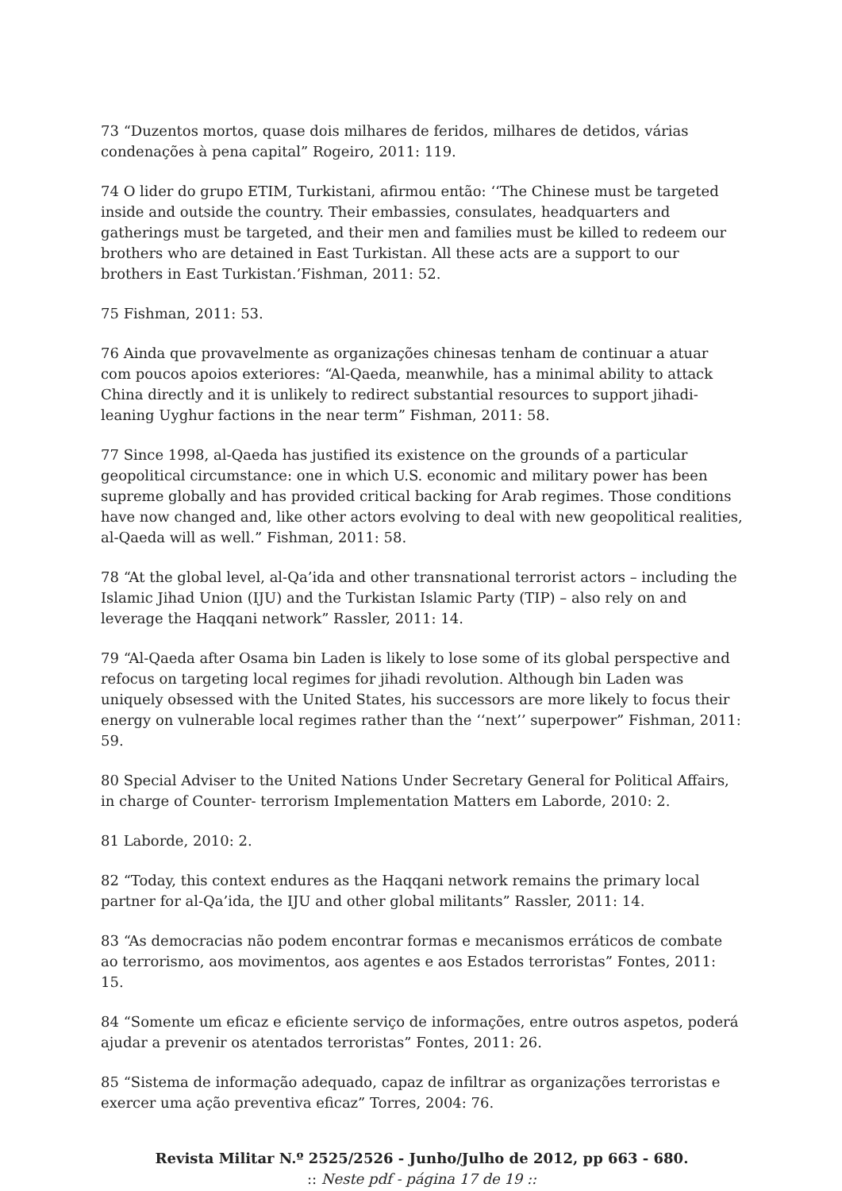73 “Duzentos mortos, quase dois milhares de feridos, milhares de detidos, várias condenações à pena capital” Rogeiro, 2011: 119.
74 O lider do grupo ETIM, Turkistani, afirmou então: ‘‘The Chinese must be targeted inside and outside the country. Their embassies, consulates, headquarters and gatherings must be targeted, and their men and families must be killed to redeem our brothers who are detained in East Turkistan. All these acts are a support to our brothers in East Turkistan.’Fishman, 2011: 52.
75 Fishman, 2011: 53.
76 Ainda que provavelmente as organizações chinesas tenham de continuar a atuar com poucos apoios exteriores: “Al-Qaeda, meanwhile, has a minimal ability to attack China directly and it is unlikely to redirect substantial resources to support jihadi-leaning Uyghur factions in the near term” Fishman, 2011: 58.
77 Since 1998, al-Qaeda has justified its existence on the grounds of a particular geopolitical circumstance: one in which U.S. economic and military power has been supreme globally and has provided critical backing for Arab regimes. Those conditions have now changed and, like other actors evolving to deal with new geopolitical realities, al-Qaeda will as well.” Fishman, 2011: 58.
78 “At the global level, al-Qa’ida and other transnational terrorist actors – including the Islamic Jihad Union (IJU) and the Turkistan Islamic Party (TIP) – also rely on and leverage the Haqqani network” Rassler, 2011: 14.
79 “Al-Qaeda after Osama bin Laden is likely to lose some of its global perspective and refocus on targeting local regimes for jihadi revolution. Although bin Laden was uniquely obsessed with the United States, his successors are more likely to focus their energy on vulnerable local regimes rather than the ‘‘next’’ superpower” Fishman, 2011: 59.
80 Special Adviser to the United Nations Under Secretary General for Political Affairs, in charge of Counter- terrorism Implementation Matters em Laborde, 2010: 2.
81 Laborde, 2010: 2.
82 “Today, this context endures as the Haqqani network remains the primary local partner for al-Qa’ida, the IJU and other global militants” Rassler, 2011: 14.
83 “As democracias não podem encontrar formas e mecanismos erráticos de combate ao terrorismo, aos movimentos, aos agentes e aos Estados terroristas” Fontes, 2011: 15.
84 “Somente um eficaz e eficiente serviço de informações, entre outros aspetos, poderá ajudar a prevenir os atentados terroristas” Fontes, 2011: 26.
85 “Sistema de informação adequado, capaz de infiltrar as organizações terroristas e exercer uma ação preventiva eficaz” Torres, 2004: 76.
Revista Militar N.º 2525/2526 - Junho/Julho de 2012, pp 663 - 680.
:: Neste pdf - página 17 de 19 ::